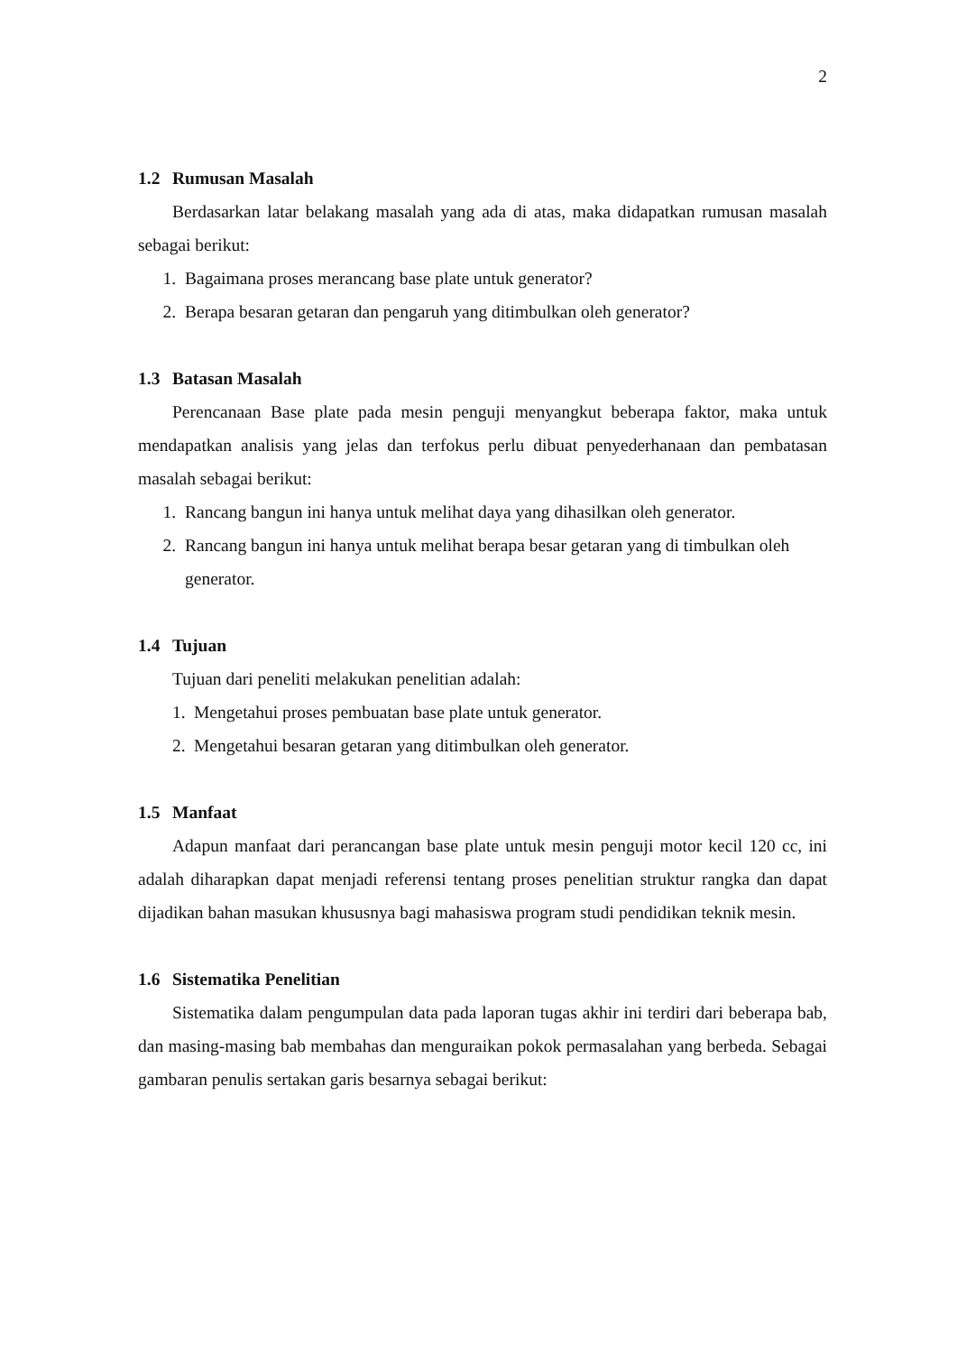2
1.2 Rumusan Masalah
Berdasarkan latar belakang masalah yang ada di atas, maka didapatkan rumusan masalah sebagai berikut:
1. Bagaimana proses merancang base plate untuk generator?
2. Berapa besaran getaran dan pengaruh yang ditimbulkan oleh generator?
1.3 Batasan Masalah
Perencanaan Base plate pada mesin penguji menyangkut beberapa faktor, maka untuk mendapatkan analisis yang jelas dan terfokus perlu dibuat penyederhanaan dan pembatasan masalah sebagai berikut:
1. Rancang bangun ini hanya untuk melihat daya yang dihasilkan oleh generator.
2. Rancang bangun ini hanya untuk melihat berapa besar getaran yang di timbulkan oleh generator.
1.4 Tujuan
Tujuan dari peneliti melakukan penelitian adalah:
1. Mengetahui proses pembuatan base plate untuk generator.
2. Mengetahui besaran getaran yang ditimbulkan oleh generator.
1.5 Manfaat
Adapun manfaat dari perancangan base plate untuk mesin penguji motor kecil 120 cc, ini adalah diharapkan dapat menjadi referensi tentang proses penelitian struktur rangka dan dapat dijadikan bahan masukan khususnya bagi mahasiswa program studi pendidikan teknik mesin.
1.6 Sistematika Penelitian
Sistematika dalam pengumpulan data pada laporan tugas akhir ini terdiri dari beberapa bab, dan masing-masing bab membahas dan menguraikan pokok permasalahan yang berbeda. Sebagai gambaran penulis sertakan garis besarnya sebagai berikut: